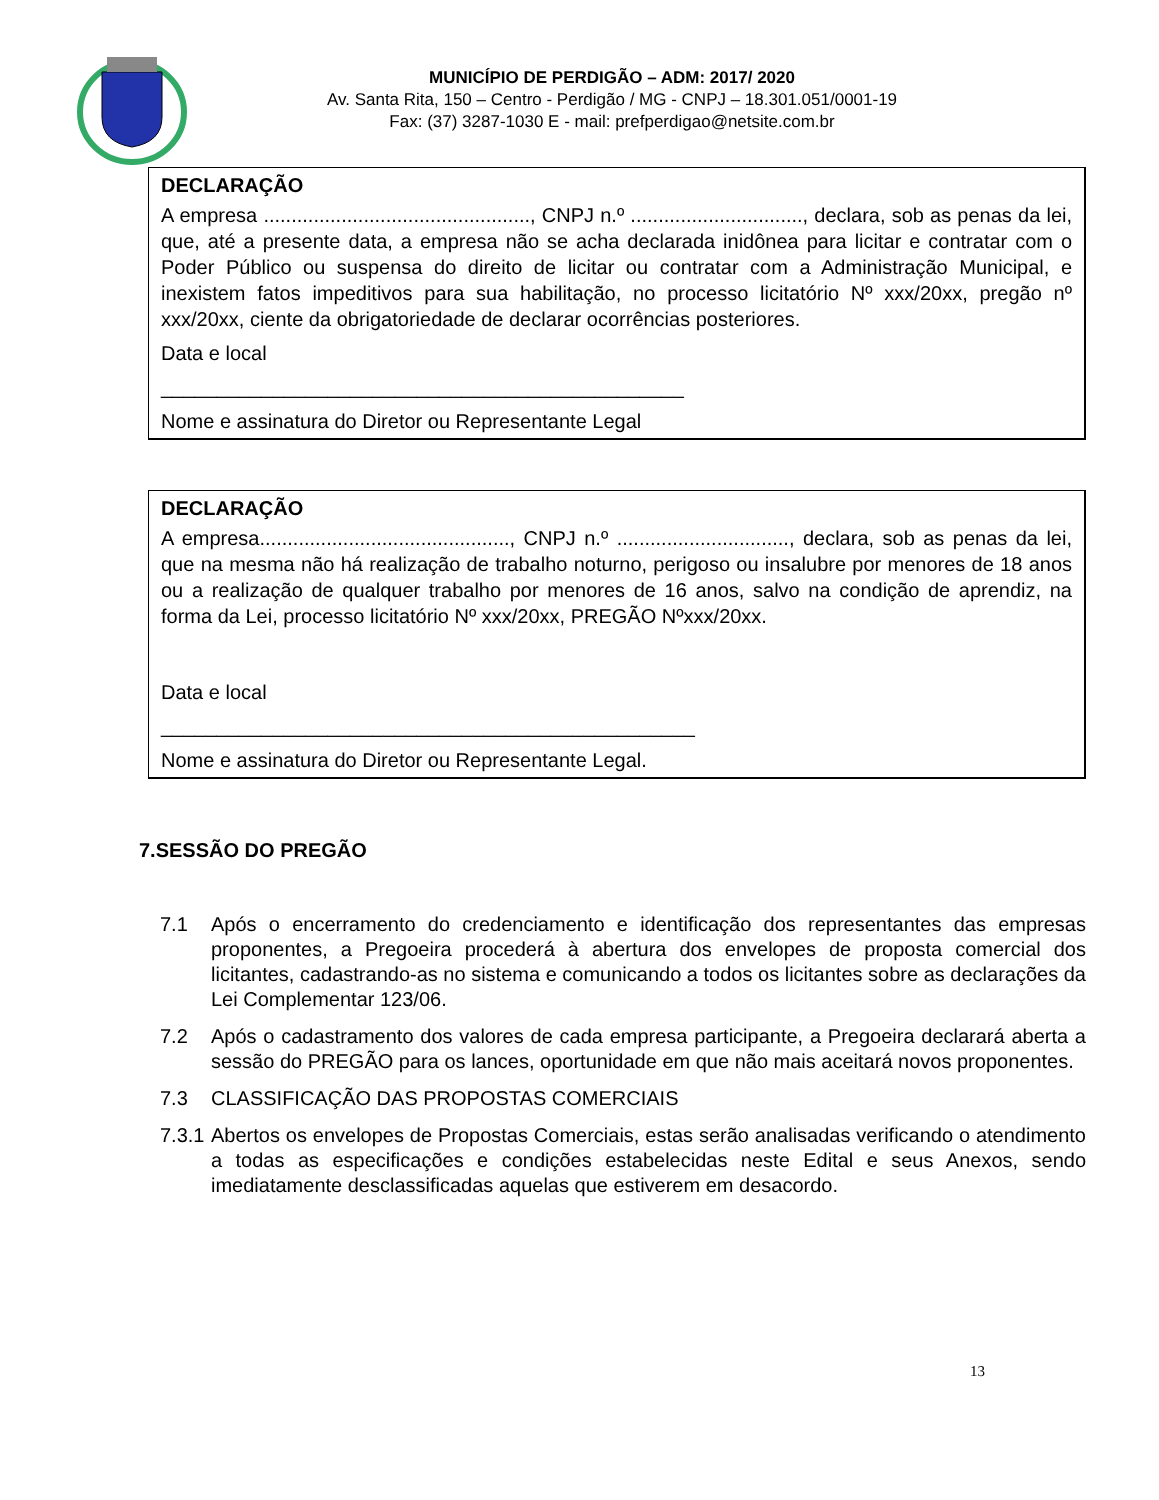MUNICÍPIO DE PERDIGÃO – ADM: 2017/ 2020
Av. Santa Rita, 150 – Centro - Perdigão / MG - CNPJ – 18.301.051/0001-19
Fax: (37) 3287-1030 E - mail: prefperdigao@netsite.com.br
DECLARAÇÃO
A empresa ................................................, CNPJ n.º ..............................., declara, sob as penas da lei, que, até a presente data, a empresa não se acha declarada inidônea para licitar e contratar com o Poder Público ou suspensa do direito de licitar ou contratar com a Administração Municipal, e inexistem fatos impeditivos para sua habilitação, no processo licitatório Nº xxx/20xx, pregão nº xxx/20xx, ciente da obrigatoriedade de declarar ocorrências posteriores.
Data e local
_______________________________________________
Nome e assinatura do Diretor ou Representante Legal
DECLARAÇÃO
A empresa............................................., CNPJ n.º ..............................., declara, sob as penas da lei, que na mesma não há realização de trabalho noturno, perigoso ou insalubre por menores de 18 anos ou a realização de qualquer trabalho por menores de 16 anos, salvo na condição de aprendiz, na forma da Lei, processo licitatório Nº xxx/20xx, PREGÃO Nºxxx/20xx.
Data e local
________________________________________________
Nome e assinatura do Diretor ou Representante Legal.
7.SESSÃO DO PREGÃO
7.1 Após o encerramento do credenciamento e identificação dos representantes das empresas proponentes, a Pregoeira procederá à abertura dos envelopes de proposta comercial dos licitantes, cadastrando-as no sistema e comunicando a todos os licitantes sobre as declarações da Lei Complementar 123/06.
7.2 Após o cadastramento dos valores de cada empresa participante, a Pregoeira declarará aberta a sessão do PREGÃO para os lances, oportunidade em que não mais aceitará novos proponentes.
7.3 CLASSIFICAÇÃO DAS PROPOSTAS COMERCIAIS
7.3.1
Abertos os envelopes de Propostas Comerciais, estas serão analisadas verificando o atendimento a todas as especificações e condições estabelecidas neste Edital e seus Anexos, sendo imediatamente desclassificadas aquelas que estiverem em desacordo.
13